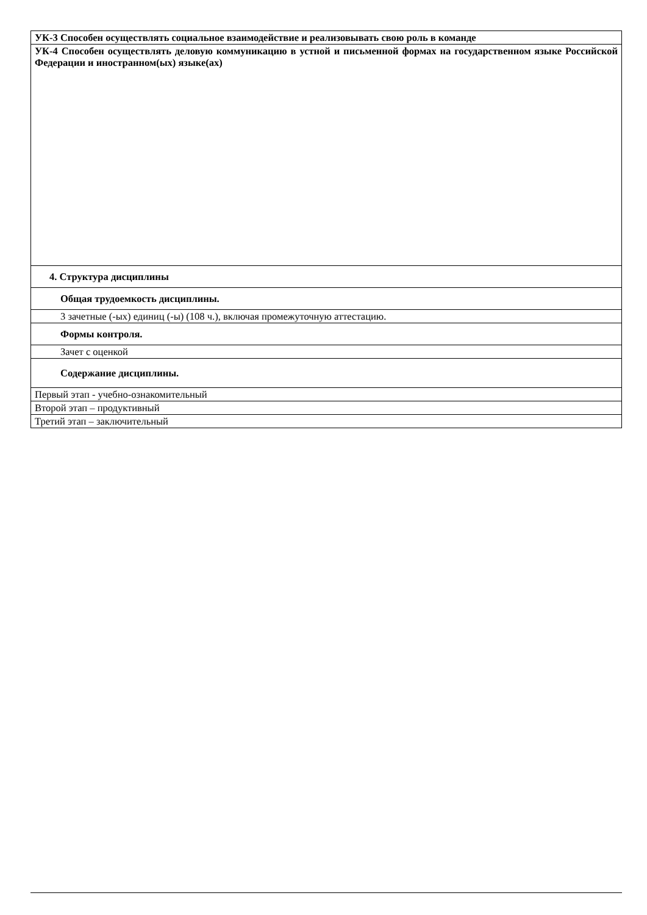| УК-3 Способен осуществлять социальное взаимодействие и реализовывать свою роль в команде |
| УК-4 Способен осуществлять деловую коммуникацию в устной и письменной формах на государственном языке Российской Федерации и иностранном(ых) языке(ах) |
| 4. Структура дисциплины |
| Общая трудоемкость дисциплины. |
| 3 зачетные (-ых) единиц (-ы) (108 ч.), включая промежуточную аттестацию. |
| Формы контроля. |
| Зачет с оценкой |
| Содержание дисциплины. |
| Первый этап - учебно-ознакомительный |
| Второй этап – продуктивный |
| Третий этап – заключительный |